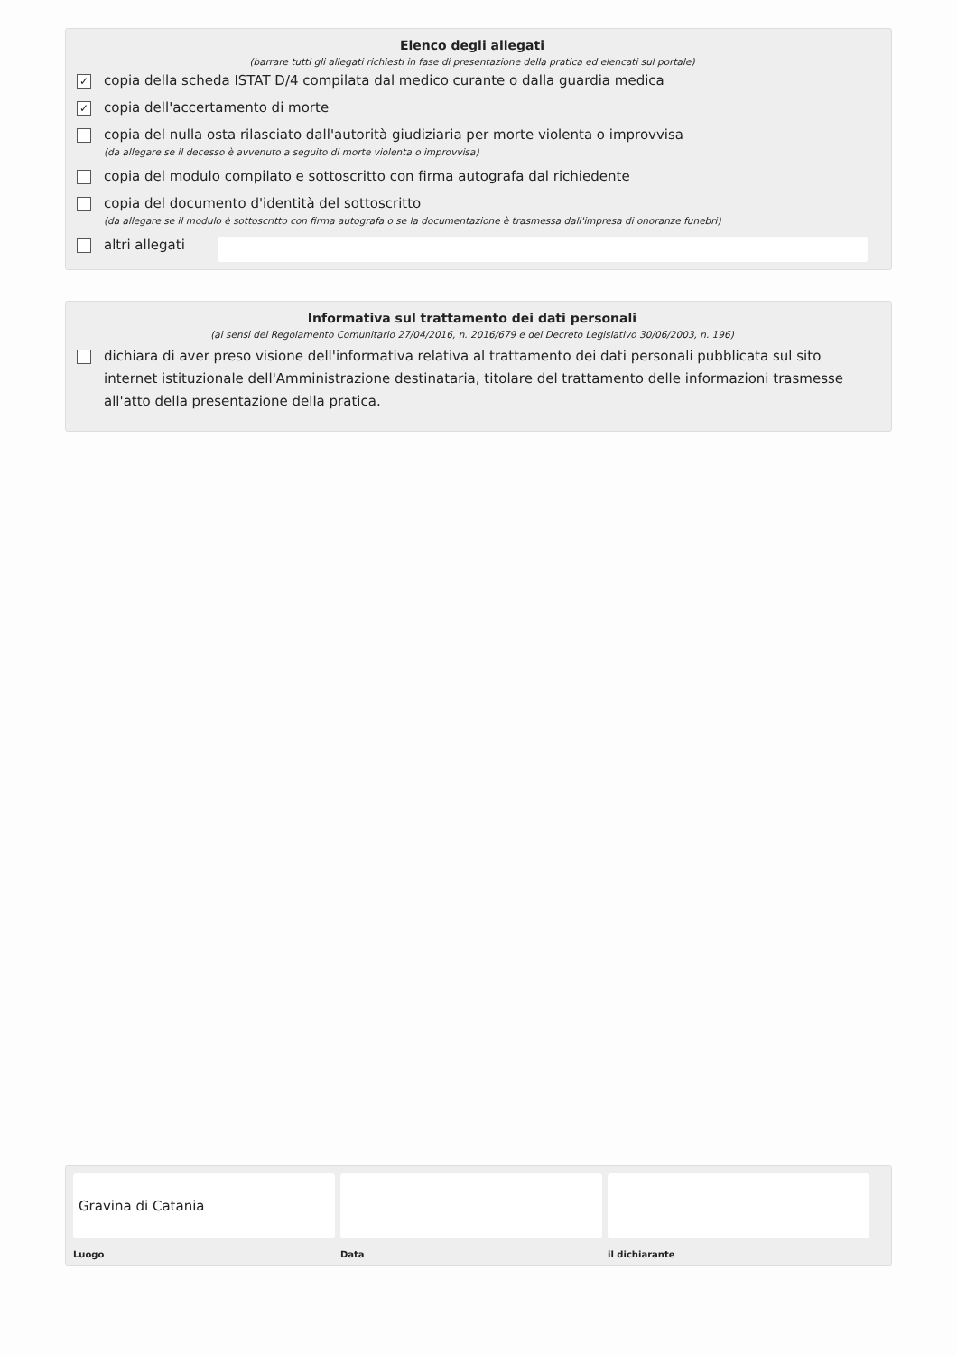Elenco degli allegati
(barrare tutti gli allegati richiesti in fase di presentazione della pratica ed elencati sul portale)
✓
copia della scheda ISTAT D/4 compilata dal medico curante o dalla guardia medica
✓
copia dell'accertamento di morte
copia del nulla osta rilasciato dall'autorità giudiziaria per morte violenta o improvvisa
(da allegare se il decesso è avvenuto a seguito di morte violenta o improvvisa)
copia del modulo compilato e sottoscritto con firma autografa dal richiedente
copia del documento d'identità del sottoscritto
(da allegare se il modulo è sottoscritto con firma autografa o se la documentazione è trasmessa dall'impresa di onoranze funebri)
altri allegati
Informativa sul trattamento dei dati personali
(ai sensi del Regolamento Comunitario 27/04/2016, n. 2016/679 e del Decreto Legislativo 30/06/2003, n. 196)
dichiara di aver preso visione dell'informativa relativa al trattamento dei dati personali pubblicata sul sito internet istituzionale dell'Amministrazione destinataria, titolare del trattamento delle informazioni trasmesse all'atto della presentazione della pratica.
Gravina di Catania
Luogo
Data il dichiarante